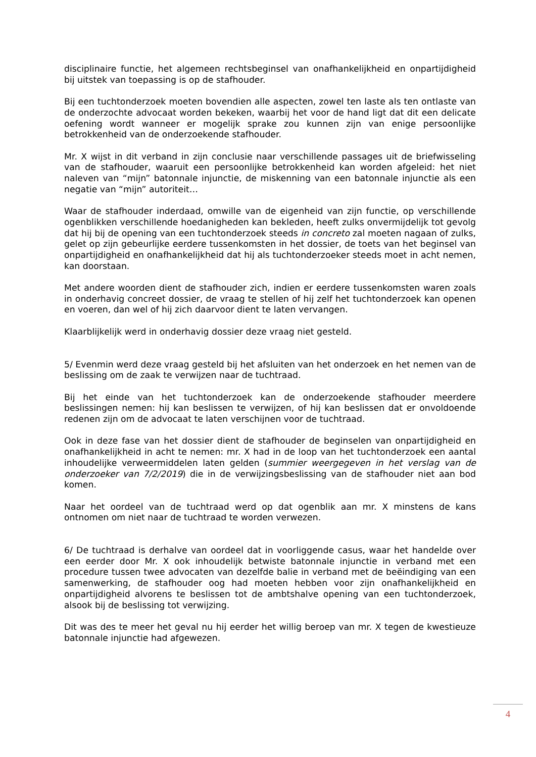disciplinaire functie, het algemeen rechtsbeginsel van onafhankelijkheid en onpartijdigheid bij uitstek van toepassing is op de stafhouder.
Bij een tuchtonderzoek moeten bovendien alle aspecten, zowel ten laste als ten ontlaste van de onderzochte advocaat worden bekeken, waarbij het voor de hand ligt dat dit een delicate oefening wordt wanneer er mogelijk sprake zou kunnen zijn van enige persoonlijke betrokkenheid van de onderzoekende stafhouder.
Mr. X wijst in dit verband in zijn conclusie naar verschillende passages uit de briefwisseling van de stafhouder, waaruit een persoonlijke betrokkenheid kan worden afgeleid: het niet naleven van “mijn” batonnale injunctie, de miskenning van een batonnale injunctie als een negatie van “mijn” autoriteit…
Waar de stafhouder inderdaad, omwille van de eigenheid van zijn functie, op verschillende ogenblikken verschillende hoedanigheden kan bekleden, heeft zulks onvermijdelijk tot gevolg dat hij bij de opening van een tuchtonderzoek steeds in concreto zal moeten nagaan of zulks, gelet op zijn gebeurlijke eerdere tussenkomsten in het dossier, de toets van het beginsel van onpartijdigheid en onafhankelijkheid dat hij als tuchtonderzoeker steeds moet in acht nemen, kan doorstaan.
Met andere woorden dient de stafhouder zich, indien er eerdere tussenkomsten waren zoals in onderhavig concreet dossier, de vraag te stellen of hij zelf het tuchtonderzoek kan openen en voeren, dan wel of hij zich daarvoor dient te laten vervangen.
Klaarblijkelijk werd in onderhavig dossier deze vraag niet gesteld.
5/ Evenmin werd deze vraag gesteld bij het afsluiten van het onderzoek en het nemen van de beslissing om de zaak te verwijzen naar de tuchtraad.
Bij het einde van het tuchtonderzoek kan de onderzoekende stafhouder meerdere beslissingen nemen: hij kan beslissen te verwijzen, of hij kan beslissen dat er onvoldoende redenen zijn om de advocaat te laten verschijnen voor de tuchtraad.
Ook in deze fase van het dossier dient de stafhouder de beginselen van onpartijdigheid en onafhankelijkheid in acht te nemen: mr. X had in de loop van het tuchtonderzoek een aantal inhoudelijke verweermiddelen laten gelden (summier weergegeven in het verslag van de onderzoeker van 7/2/2019) die in de verwijzingsbeslissing van de stafhouder niet aan bod komen.
Naar het oordeel van de tuchtraad werd op dat ogenblik aan mr. X minstens de kans ontnomen om niet naar de tuchtraad te worden verwezen.
6/ De tuchtraad is derhalve van oordeel dat in voorliggende casus, waar het handelde over een eerder door Mr. X ook inhoudelijk betwiste batonnale injunctie in verband met een procedure tussen twee advocaten van dezelfde balie in verband met de beëindiging van een samenwerking, de stafhouder oog had moeten hebben voor zijn onafhankelijkheid en onpartijdigheid alvorens te beslissen tot de ambtshalve opening van een tuchtonderzoek, alsook bij de beslissing tot verwijzing.
Dit was des te meer het geval nu hij eerder het willig beroep van mr. X tegen de kwestieuze batonnale injunctie had afgewezen.
4